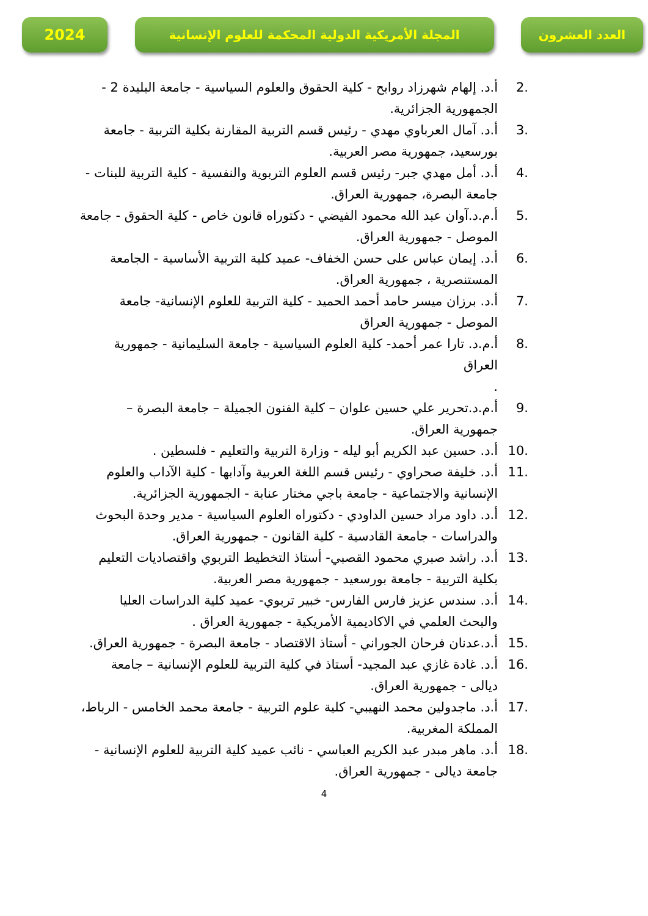2024
المجلة الأمريكية الدولية المحكمة للعلوم الإنسانية العدد العشرون
.2 أ.د. إلهام شهرزاد روابح - كلية الحقوق والعلوم السياسية - جامعة البليدة 2 - الجمهورية الجزائرية.
.3 أ.د. آمال العرباوي مهدي - رئيس قسم التربية المقارنة بكلية التربية - جامعة بورسعيد، جمهورية مصر العربية.
.4 أ.د. أمل مهدي جبر- رئيس قسم العلوم التربوية والنفسية - كلية التربية للبنات - جامعة البصرة، جمهورية العراق.
.5 أ.م.د.آوان عبد الله محمود الفيضي - دكتوراه قانون خاص - كلية الحقوق - جامعة الموصل - جمهورية العراق.
.6 أ.د. إيمان عباس على حسن الخفاف- عميد كلية التربية الأساسية - الجامعة المستنصرية ، جمهورية العراق.
.7 أ.د. برزان ميسر حامد أحمد الحميد - كلية التربية للعلوم الإنسانية- جامعة الموصل - جمهورية العراق
.8 أ.م.د. تارا عمر أحمد- كلية العلوم السياسية - جامعة السليمانية - جمهورية العراق
.
.9 أ.م.د.تحرير علي حسين علوان – كلية الفنون الجميلة – جامعة البصرة – جمهورية العراق.
.10 أ.د. حسين عبد الكريم أبو ليله - وزارة التربية والتعليم - فلسطين .
.11 أ.د. خليفة صحراوي - رئيس قسم اللغة العربية وآدابها - كلية الآداب والعلوم الإنسانية والاجتماعية - جامعة باجي مختار عنابة - الجمهورية الجزائرية.
.12 أ.د. داود مراد حسين الداودي - دكتوراه العلوم السياسية - مدير وحدة البحوث والدراسات - جامعة القادسية - كلية القانون - جمهورية العراق.
.13 أ.د. راشد صبري محمود القصبي- أستاذ التخطيط التربوي واقتصاديات التعليم بكلية التربية - جامعة بورسعيد - جمهورية مصر العربية.
.14 أ.د. سندس عزيز فارس الفارس- خبير تربوي- عميد كلية الدراسات العليا والبحث العلمي في الاكاديمية الأمريكية - جمهورية العراق .
.15 أ.د.عدنان فرحان الجوراني - أستاذ الاقتصاد - جامعة البصرة - جمهورية العراق.
.16 أ.د. غادة غازي عبد المجيد- أستاذ في كلية التربية للعلوم الإنسانية – جامعة ديالى - جمهورية العراق.
.17 أ.د. ماجدولين محمد النهيبي- كلية علوم التربية - جامعة محمد الخامس - الرباط، المملكة المغربية.
.18 أ.د. ماهر مبدر عبد الكريم العباسي - نائب عميد كلية التربية للعلوم الإنسانية - جامعة ديالى - جمهورية العراق.
4